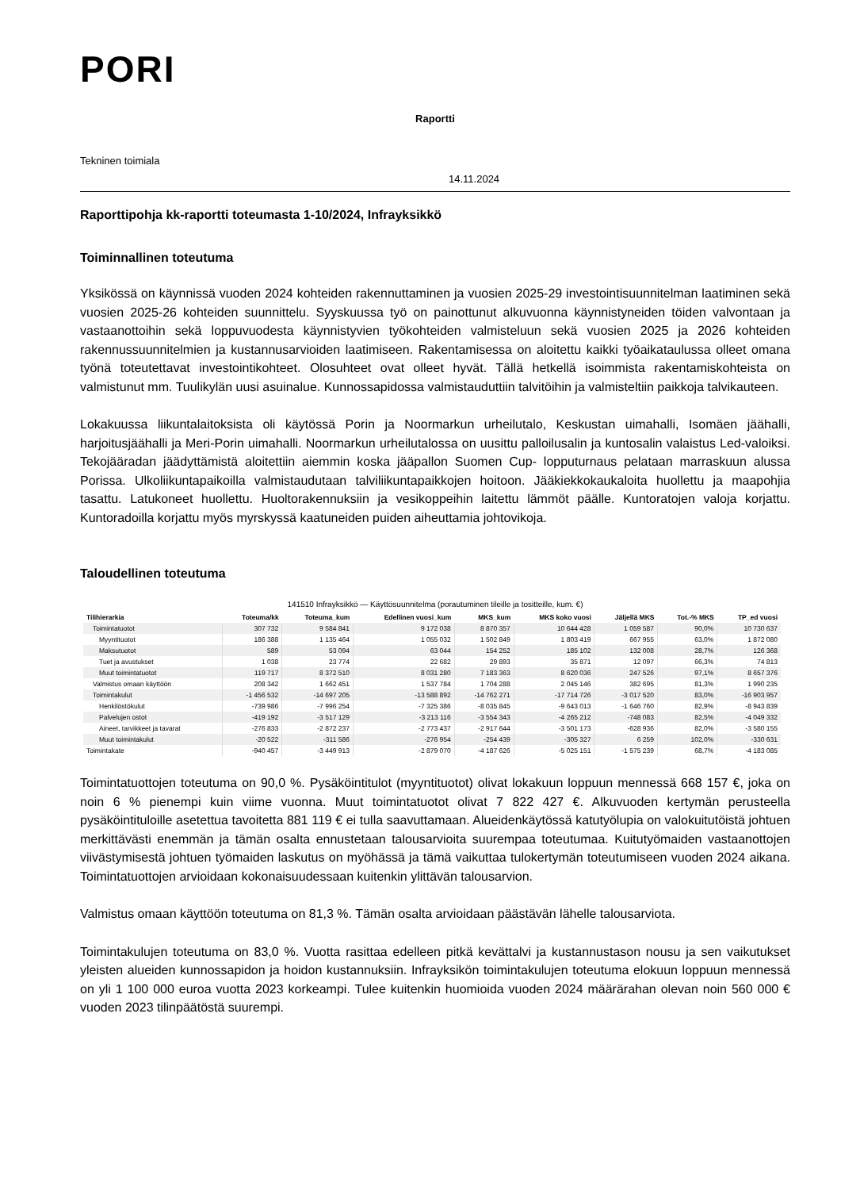PORI
Raportti
Tekninen toimiala
14.11.2024
Raporttipohja kk-raportti toteumasta 1-10/2024, Infrayksikkö
Toiminnallinen toteutuma
Yksikössä on käynnissä vuoden 2024 kohteiden rakennuttaminen ja vuosien 2025-29 investointisuunnitelman laatiminen sekä vuosien 2025-26 kohteiden suunnittelu. Syyskuussa työ on painottunut alkuvuonna käynnistyneiden töiden valvontaan ja vastaanottoihin sekä loppuvuodesta käynnistyvien työkohteiden valmisteluun sekä vuosien 2025 ja 2026 kohteiden rakennussuunnitelmien ja kustannusarvioiden laatimiseen. Rakentamisessa on aloitettu kaikki työaikataulussa olleet omana työnä toteutettavat investointikohteet. Olosuhteet ovat olleet hyvät. Tällä hetkellä isoimmista rakentamiskohteista on valmistunut mm. Tuulikylän uusi asuinalue. Kunnossapidossa valmistauduttiin talvitöihin ja valmisteltiin paikkoja talvikauteen.
Lokakuussa liikuntalaitoksista oli käytössä Porin ja Noormarkun urheilutalo, Keskustan uimahalli, Isomäen jäähalli, harjoitusjäähalli ja Meri-Porin uimahalli. Noormarkun urheilutalossa on uusittu palloilusalin ja kuntosalin valaistus Led-valoiksi. Tekojääradan jäädyttämistä aloitettiin aiemmin koska jääpallon Suomen Cup- lopputurnaus pelataan marraskuun alussa Porissa. Ulkoliikuntapaikoilla valmistaudutaan talviliikuntapaikkojen hoitoon. Jääkiekkokaukaloita huollettu ja maapohjia tasattu. Latukoneet huollettu. Huoltorakennuksiin ja vesikoppeihin laitettu lämmöt päälle. Kuntoratojen valoja korjattu. Kuntoradoilla korjattu myös myrskyssä kaatuneiden puiden aiheuttamia johtovikoja.
Taloudellinen toteutuma
141510 Infrayksikkö — Käyttösuunnitelma (porautuminen tileille ja tositteille, kum. €)
| Tilihierarkia | Toteuma/kk | Toteuma_kum | Edellinen vuosi_kum | MKS_kum | MKS koko vuosi | Jäljellä MKS | Tot.-% MKS | TP_ed vuosi |
| --- | --- | --- | --- | --- | --- | --- | --- | --- |
| Toimintatuotot | 307 732 | 9 584 841 | 9 172 038 | 8 870 357 | 10 644 428 | 1 059 587 | 90,0% | 10 730 637 |
| Myyntituotot | 186 388 | 1 135 464 | 1 055 032 | 1 502 849 | 1 803 419 | 667 955 | 63,0% | 1 872 080 |
| Maksutuotot | 589 | 53 094 | 63 044 | 154 252 | 185 102 | 132 008 | 28,7% | 126 368 |
| Tuet ja avustukset | 1 038 | 23 774 | 22 682 | 29 893 | 35 871 | 12 097 | 66,3% | 74 813 |
| Muut toimintatuotot | 119 717 | 8 372 510 | 8 031 280 | 7 183 363 | 8 620 036 | 247 526 | 97,1% | 8 657 376 |
| Valmistus omaan käyttöön | 208 342 | 1 662 451 | 1 537 784 | 1 704 288 | 2 045 146 | 382 695 | 81,3% | 1 990 235 |
| Toimintakulut | -1 456 532 | -14 697 205 | -13 588 892 | -14 762 271 | -17 714 726 | -3 017 520 | 83,0% | -16 903 957 |
| Henkilöstökulut | -739 986 | -7 996 254 | -7 325 386 | -8 035 845 | -9 643 013 | -1 646 760 | 82,9% | -8 943 839 |
| Palvelujen ostot | -419 192 | -3 517 129 | -3 213 116 | -3 554 343 | -4 265 212 | -748 083 | 82,5% | -4 049 332 |
| Aineet, tarvikkeet ja tavarat | -276 833 | -2 872 237 | -2 773 437 | -2 917 644 | -3 501 173 | -628 936 | 82,0% | -3 580 155 |
| Muut toimintakulut | -20 522 | -311 586 | -276 954 | -254 439 | -305 327 | 6 259 | 102,0% | -330 631 |
| Toimintakate | -940 457 | -3 449 913 | -2 879 070 | -4 187 626 | -5 025 151 | -1 575 239 | 68,7% | -4 183 085 |
Toimintatuottojen toteutuma on 90,0 %. Pysäköintitulot (myyntituotot) olivat lokakuun loppuun mennessä 668 157 €, joka on noin 6 % pienempi kuin viime vuonna. Muut toimintatuotot olivat 7 822 427 €. Alkuvuoden kertymän perusteella pysäköintituloille asetettua tavoitetta 881 119 € ei tulla saavuttamaan. Alueidenkäytössä katutyölupia on valokuitutöistä johtuen merkittävästi enemmän ja tämän osalta ennustetaan talousarvioita suurempaa toteutumaa. Kuitutyömaiden vastaanottojen viivästymisestä johtuen työmaiden laskutus on myöhässä ja tämä vaikuttaa tulokertymän toteutumiseen vuoden 2024 aikana. Toimintatuottojen arvioidaan kokonaisuudessaan kuitenkin ylittävän talousarvion.
Valmistus omaan käyttöön toteutuma on 81,3 %. Tämän osalta arvioidaan päästävän lähelle talousarviota.
Toimintakulujen toteutuma on 83,0 %. Vuotta rasittaa edelleen pitkä kevättalvi ja kustannustason nousu ja sen vaikutukset yleisten alueiden kunnossapidon ja hoidon kustannuksiin. Infrayksikön toimintakulujen toteutuma elokuun loppuun mennessä on yli 1 100 000 euroa vuotta 2023 korkeampi. Tulee kuitenkin huomioida vuoden 2024 määrärahan olevan noin 560 000 € vuoden 2023 tilinpäätöstä suurempi.